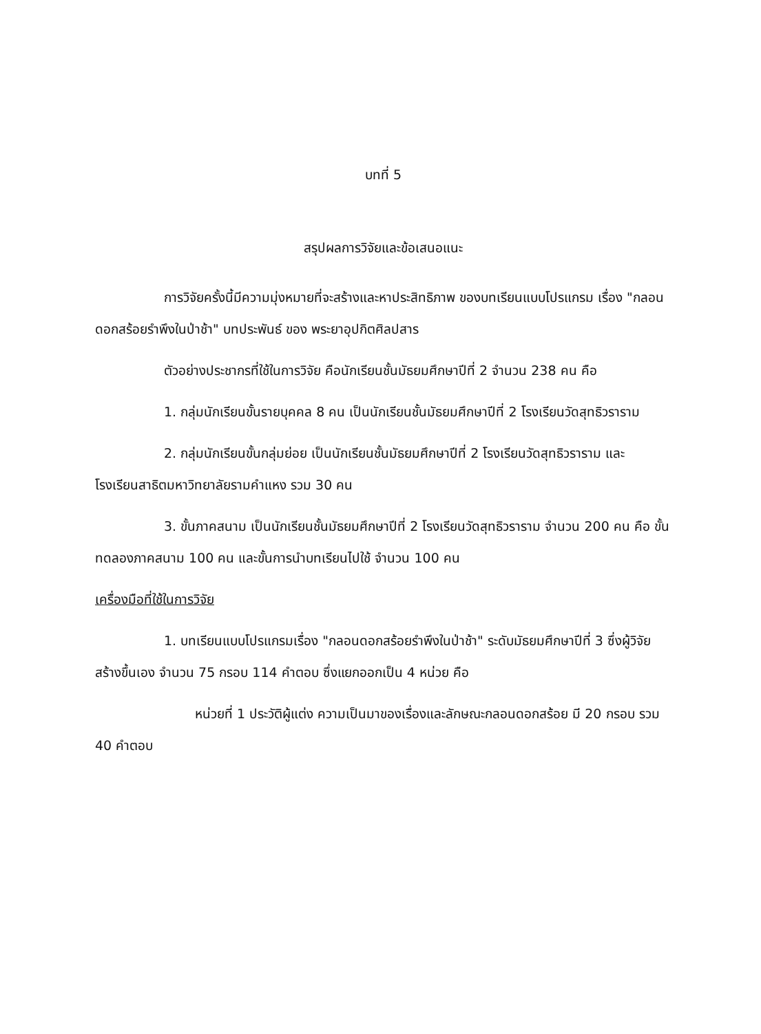บทที่ 5
สรุปผลการวิจัยและข้อเสนอแนะ
การวิจัยครั้งนี้มีความมุ่งหมายที่จะสร้างและหาประสิทธิภาพ ของบทเรียนแบบโปรแกรม เรื่อง "กลอนดอกสร้อยรำพึงในป่าช้า" บทประพันธ์ ของ พระยาอุปกิตศิลปสาร
ตัวอย่างประชากรที่ใช้ในการวิจัย คือนักเรียนชั้นมัธยมศึกษาปีที่ 2 จำนวน 238 คน คือ
1. กลุ่มนักเรียนขั้นรายบุคคล 8 คน เป็นนักเรียนชั้นมัธยมศึกษาปีที่ 2 โรงเรียนวัดสุทธิวราราม
2. กลุ่มนักเรียนขั้นกลุ่มย่อย เป็นนักเรียนชั้นมัธยมศึกษาปีที่ 2 โรงเรียนวัดสุทธิวราราม และโรงเรียนสาธิตมหาวิทยาลัยรามคำแหง รวม 30 คน
3. ขั้นภาคสนาม เป็นนักเรียนชั้นมัธยมศึกษาปีที่ 2 โรงเรียนวัดสุทธิวราราม จำนวน 200 คน คือ ขั้นทดลองภาคสนาม 100 คน และขั้นการนำบทเรียนไปใช้ จำนวน 100 คน
เครื่องมือที่ใช้ในการวิจัย
1. บทเรียนแบบโปรแกรมเรื่อง "กลอนดอกสร้อยรำพึงในป่าช้า" ระดับมัธยมศึกษาปีที่ 3 ซึ่งผู้วิจัยสร้างขึ้นเอง จำนวน 75 กรอบ 114 คำตอบ ซึ่งแยกออกเป็น 4 หน่วย คือ
หน่วยที่ 1 ประวัติผู้แต่ง ความเป็นมาของเรื่องและลักษณะกลอนดอกสร้อย มี 20 กรอบ รวม 40 คำตอบ